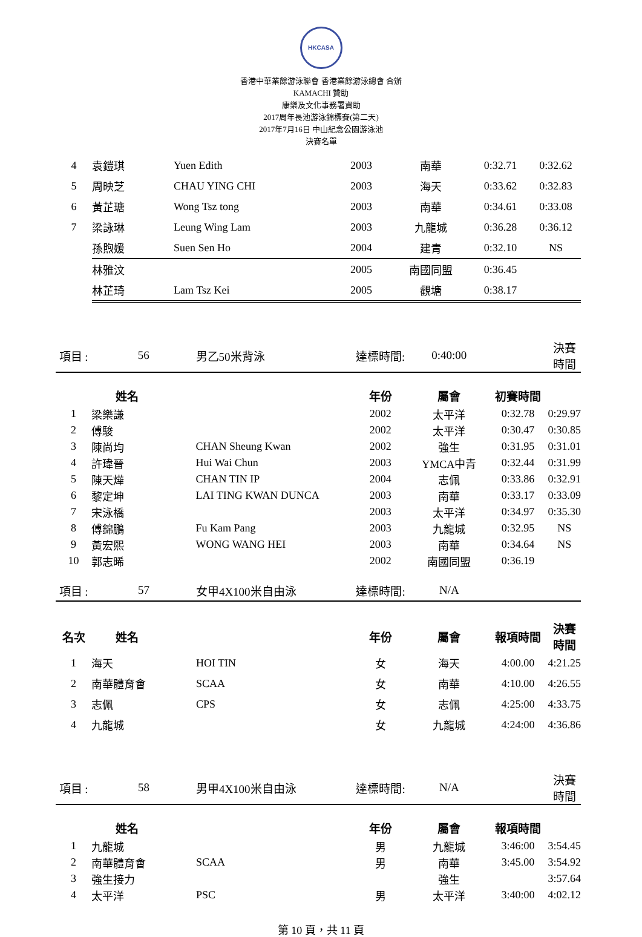HKCASA
香港中華業餘游泳聯會 香港業餘游泳總會 合辦
KAMACHI 贊助
康樂及文化事務署資助
2017周年長池游泳錦標賽(第二天)
2017年7月16日 中山紀念公園游泳池
決賽名單
| 4 | 袁鎧琪 | Yuen Edith | 2003 | 南華 | 0:32.71 | 0:32.62 |
| 5 | 周映芝 | CHAU YING CHI | 2003 | 海天 | 0:33.62 | 0:32.83 |
| 6 | 黃芷瑭 | Wong Tsz tong | 2003 | 南華 | 0:34.61 | 0:33.08 |
| 7 | 梁詠琳 | Leung Wing Lam | 2003 | 九龍城 | 0:36.28 | 0:36.12 |
| | 孫煦媛 | Suen Sen Ho | 2004 | 建青 | 0:32.10 | NS |
| | 林雅汶 | | 2005 | 南國同盟 | 0:36.45 | |
| | 林芷琦 | Lam Tsz Kei | 2005 | 觀塘 | 0:38.17 | |
| 項目 : | 56 | 男乙50米背泳 | 達標時間: | 0:40:00 | | 決賽時間 |
| | 姓名 | | 年份 | 屬會 | 初賽時間 | |
| 1 | 梁樂謙 | | 2002 | 太平洋 | 0:32.78 | 0:29.97 |
| 2 | 傅駿 | | 2002 | 太平洋 | 0:30.47 | 0:30.85 |
| 3 | 陳尚均 | CHAN Sheung Kwan | 2002 | 強生 | 0:31.95 | 0:31.01 |
| 4 | 許瑋晉 | Hui Wai Chun | 2003 | YMCA中青 | 0:32.44 | 0:31.99 |
| 5 | 陳天燁 | CHAN TIN IP | 2004 | 志佩 | 0:33.86 | 0:32.91 |
| 6 | 黎定坤 | LAI TING KWAN DUNCA | 2003 | 南華 | 0:33.17 | 0:33.09 |
| 7 | 宋泳橋 | | 2003 | 太平洋 | 0:34.97 | 0:35.30 |
| 8 | 傅錦鵬 | Fu Kam Pang | 2003 | 九龍城 | 0:32.95 | NS |
| 9 | 黃宏熙 | WONG WANG HEI | 2003 | 南華 | 0:34.64 | NS |
| 10 | 郭志晞 | | 2002 | 南國同盟 | 0:36.19 | |
| 項目 : | 57 | 女甲4X100米自由泳 | 達標時間: | N/A | | |
| 名次 | 姓名 | | 年份 | 屬會 | 報項時間 | 決賽時間 |
| 1 | 海天 | HOI TIN | 女 | 海天 | 4:00.00 | 4:21.25 |
| 2 | 南華體育會 | SCAA | 女 | 南華 | 4:10.00 | 4:26.55 |
| 3 | 志佩 | CPS | 女 | 志佩 | 4:25:00 | 4:33.75 |
| 4 | 九龍城 | | 女 | 九龍城 | 4:24:00 | 4:36.86 |
| 項目 : | 58 | 男甲4X100米自由泳 | 達標時間: | N/A | | 決賽時間 |
| | 姓名 | | 年份 | 屬會 | 報項時間 | |
| 1 | 九龍城 | | 男 | 九龍城 | 3:46:00 | 3:54.45 |
| 2 | 南華體育會 | SCAA | 男 | 南華 | 3:45.00 | 3:54.92 |
| 3 | 強生接力 | | | 強生 | | 3:57.64 |
| 4 | 太平洋 | PSC | 男 | 太平洋 | 3:40:00 | 4:02.12 |
第 10 頁，共 11 頁